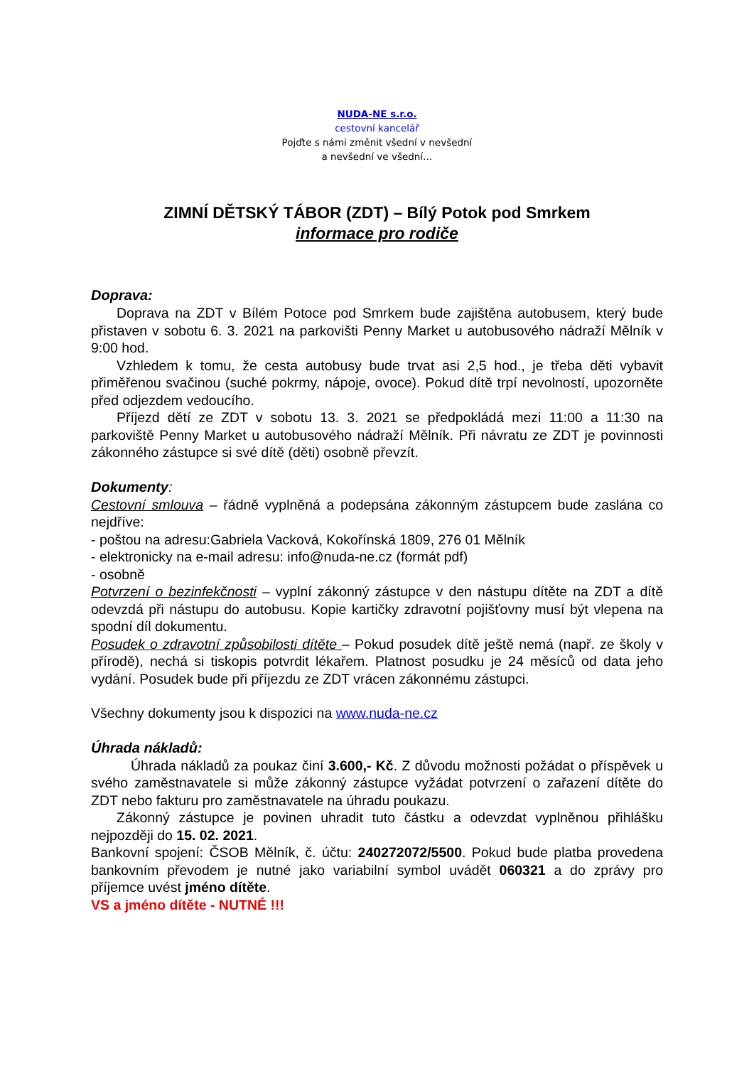NUDA-NE s.r.o.
cestovní kancelář
Pojďte s námi změnit všední v nevšední
a nevšední ve všední…
ZIMNÍ DĚTSKÝ TÁBOR (ZDT) – Bílý Potok pod Smrkem
informace pro rodiče
Doprava:
Doprava na ZDT v Bílém Potoce pod Smrkem bude zajištěna autobusem, který bude přistaven v sobotu 6. 3. 2021 na parkovišti Penny Market u autobusového nádraží Mělník v 9:00 hod.
Vzhledem k tomu, že cesta autobusy bude trvat asi 2,5 hod., je třeba děti vybavit přiměřenou svačinou (suché pokrmy, nápoje, ovoce). Pokud dítě trpí nevolností, upozorněte před odjezdem vedoucího.
Příjezd dětí ze ZDT v sobotu 13. 3. 2021 se předpokládá mezi 11:00 a 11:30 na parkoviště Penny Market u autobusového nádraží Mělník. Při návratu ze ZDT je povinnosti zákonného zástupce si své dítě (děti) osobně převzít.
Dokumenty:
Cestovní smlouva – řádně vyplněná a podepsána zákonným zástupcem bude zaslána co nejdříve:
- poštou na adresu:Gabriela Vacková, Kokořínská 1809, 276 01 Mělník
- elektronicky na e-mail adresu: info@nuda-ne.cz (formát pdf)
- osobně
Potvrzení o bezinfekčnosti – vyplní zákonný zástupce v den nástupu dítěte na ZDT a dítě odevzdá při nástupu do autobusu. Kopie kartičky zdravotní pojišťovny musí být vlepena na spodní díl dokumentu.
Posudek o zdravotní způsobilosti dítěte – Pokud posudek dítě ještě nemá (např. ze školy v přírodě), nechá si tiskopis potvrdit lékařem. Platnost posudku je 24 měsíců od data jeho vydání. Posudek bude při příjezdu ze ZDT vrácen zákonnému zástupci.
Všechny dokumenty jsou k dispozici na www.nuda-ne.cz
Úhrada nákladů:
Úhrada nákladů za poukaz činí 3.600,- Kč. Z důvodu možnosti požádat o příspěvek u svého zaměstnavatele si může zákonný zástupce vyžádat potvrzení o zařazení dítěte do ZDT nebo fakturu pro zaměstnavatele na úhradu poukazu.
Zákonný zástupce je povinen uhradit tuto částku a odevzdat vyplněnou přihlášku nejpozději do 15. 02. 2021.
Bankovní spojení: ČSOB Mělník, č. účtu: 240272072/5500. Pokud bude platba provedena bankovním převodem je nutné jako variabilní symbol uvádět 060321 a do zprávy pro příjemce uvést jméno dítěte.
VS a jméno dítěte - NUTNÉ !!!